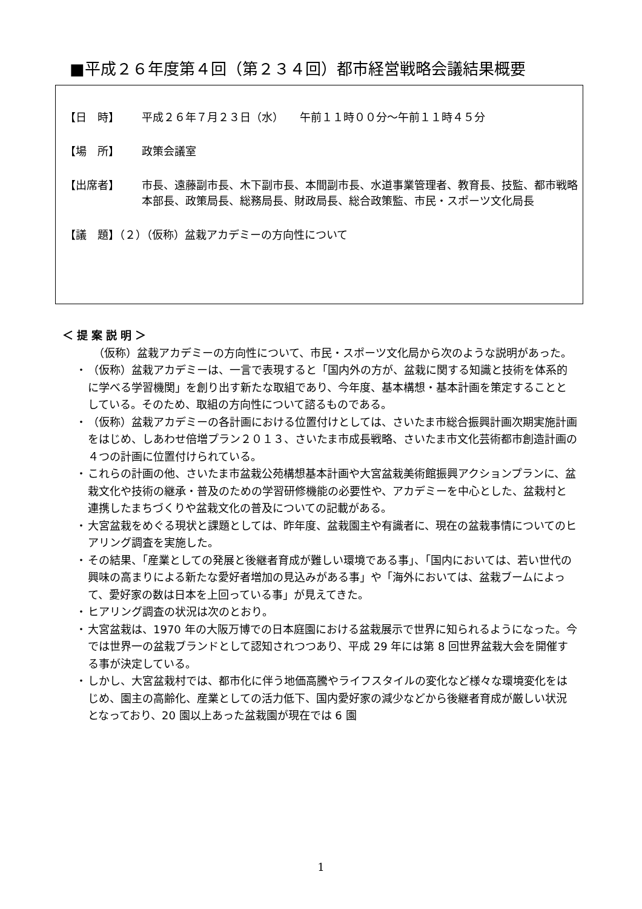■平成２６年度第４回（第２３４回）都市経営戦略会議結果概要
【日　時】 平成２６年７月２３日（水）　　午前１１時００分～午前１１時４５分
【場　所】 政策会議室
【出席者】 市長、遠藤副市長、木下副市長、本間副市長、水道事業管理者、教育長、技監、都市戦略本部長、政策局長、総務局長、財政局長、総合政策監、市民・スポーツ文化局長
【議　題】（２）（仮称）盆栽アカデミーの方向性について
＜提案説明＞
　（仮称）盆栽アカデミーの方向性について、市民・スポーツ文化局から次のような説明があった。
・ （仮称）盆栽アカデミーは、一言で表現すると「国内外の方が、盆栽に関する知識と技術を体系的に学べる学習機関」を創り出す新たな取組であり、今年度、基本構想・基本計画を策定することとしている。そのため、取組の方向性について諮るものである。
・ （仮称）盆栽アカデミーの各計画における位置付けとしては、さいたま市総合振興計画次期実施計画をはじめ、しあわせ倍増プラン２０１３、さいたま市成長戦略、さいたま市文化芸術都市創造計画の４つの計画に位置付けられている。
・ これらの計画の他、さいたま市盆栽公苑構想基本計画や大宮盆栽美術館振興アクションプランに、盆栽文化や技術の継承・普及のための学習研修機能の必要性や、アカデミーを中心とした、盆栽村と連携したまちづくりや盆栽文化の普及についての記載がある。
・ 大宮盆栽をめぐる現状と課題としては、昨年度、盆栽園主や有識者に、現在の盆栽事情についてのヒアリング調査を実施した。
・ その結果、「産業としての発展と後継者育成が難しい環境である事」、「国内においては、若い世代の興味の高まりによる新たな愛好者増加の見込みがある事」や「海外においては、盆栽ブームによって、愛好家の数は日本を上回っている事」が見えてきた。
・ ヒアリング調査の状況は次のとおり。
・ 大宮盆栽は、1970 年の大阪万博での日本庭園における盆栽展示で世界に知られるようになった。今では世界一の盆栽ブランドとして認知されつつあり、平成 29 年には第 8 回世界盆栽大会を開催する事が決定している。
・ しかし、大宮盆栽村では、都市化に伴う地価高騰やライフスタイルの変化など様々な環境変化をはじめ、園主の高齢化、産業としての活力低下、国内愛好家の減少などから後継者育成が厳しい状況となっており、20 園以上あった盆栽園が現在では 6 園
1